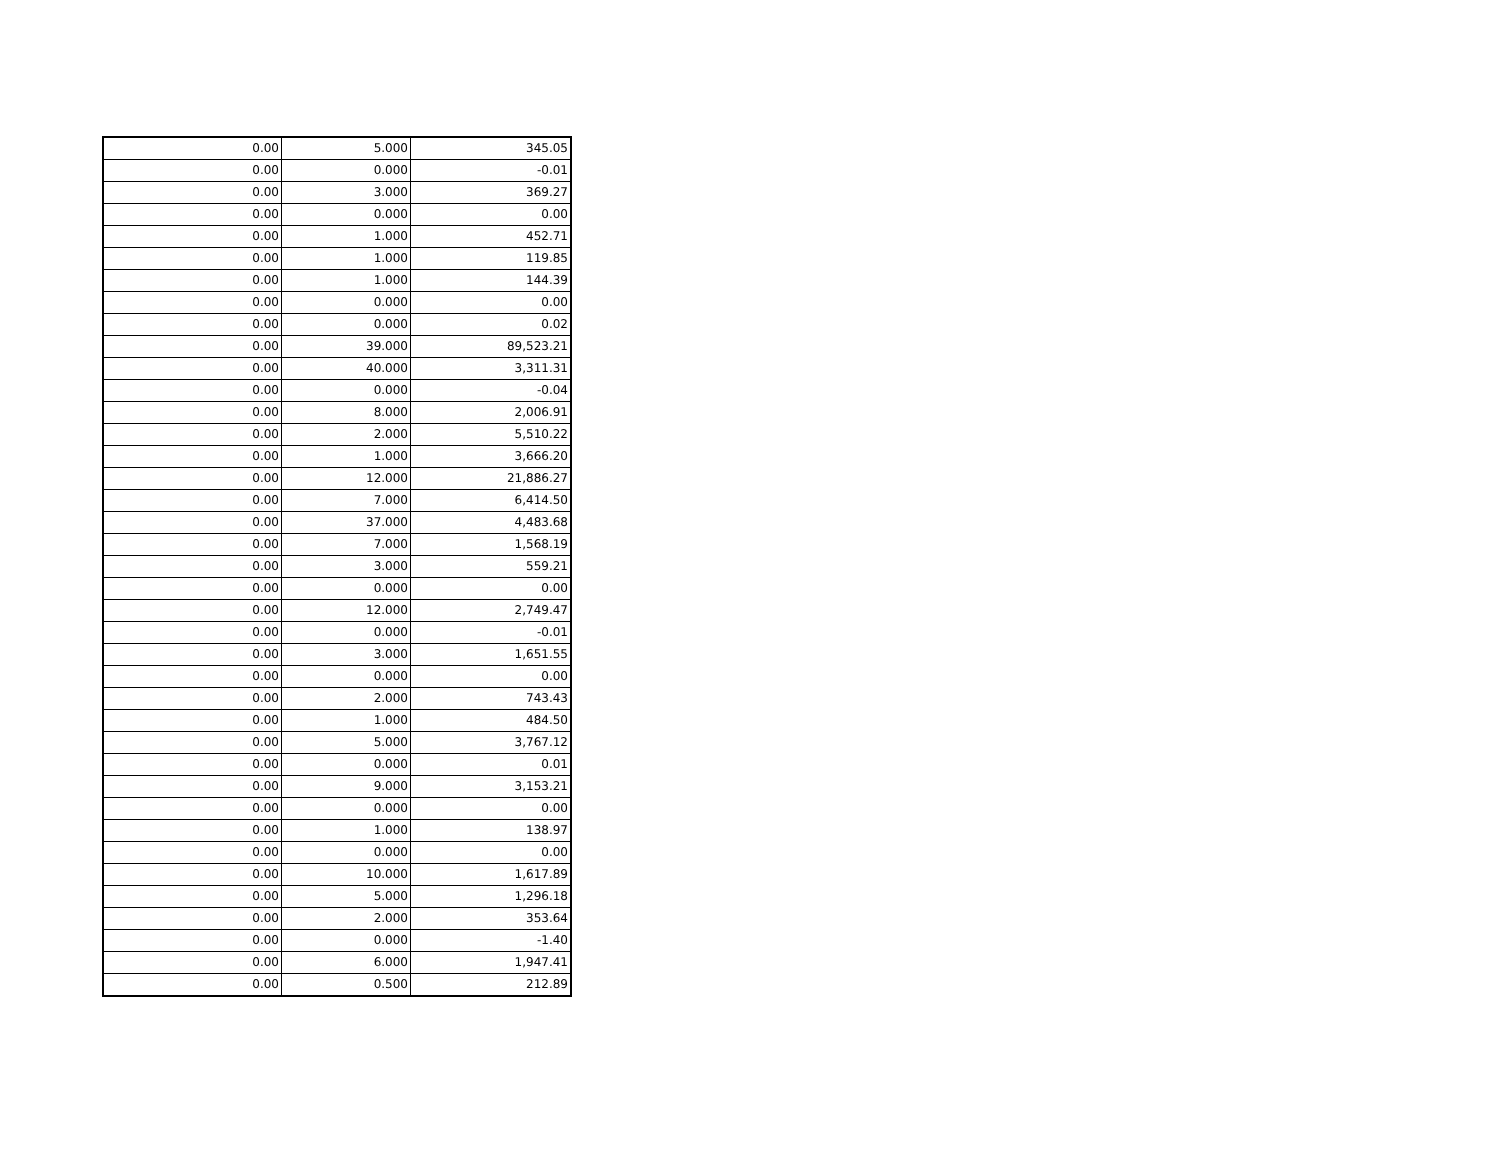| 0.00 | 5.000 | 345.05 |
| 0.00 | 0.000 | -0.01 |
| 0.00 | 3.000 | 369.27 |
| 0.00 | 0.000 | 0.00 |
| 0.00 | 1.000 | 452.71 |
| 0.00 | 1.000 | 119.85 |
| 0.00 | 1.000 | 144.39 |
| 0.00 | 0.000 | 0.00 |
| 0.00 | 0.000 | 0.02 |
| 0.00 | 39.000 | 89,523.21 |
| 0.00 | 40.000 | 3,311.31 |
| 0.00 | 0.000 | -0.04 |
| 0.00 | 8.000 | 2,006.91 |
| 0.00 | 2.000 | 5,510.22 |
| 0.00 | 1.000 | 3,666.20 |
| 0.00 | 12.000 | 21,886.27 |
| 0.00 | 7.000 | 6,414.50 |
| 0.00 | 37.000 | 4,483.68 |
| 0.00 | 7.000 | 1,568.19 |
| 0.00 | 3.000 | 559.21 |
| 0.00 | 0.000 | 0.00 |
| 0.00 | 12.000 | 2,749.47 |
| 0.00 | 0.000 | -0.01 |
| 0.00 | 3.000 | 1,651.55 |
| 0.00 | 0.000 | 0.00 |
| 0.00 | 2.000 | 743.43 |
| 0.00 | 1.000 | 484.50 |
| 0.00 | 5.000 | 3,767.12 |
| 0.00 | 0.000 | 0.01 |
| 0.00 | 9.000 | 3,153.21 |
| 0.00 | 0.000 | 0.00 |
| 0.00 | 1.000 | 138.97 |
| 0.00 | 0.000 | 0.00 |
| 0.00 | 10.000 | 1,617.89 |
| 0.00 | 5.000 | 1,296.18 |
| 0.00 | 2.000 | 353.64 |
| 0.00 | 0.000 | -1.40 |
| 0.00 | 6.000 | 1,947.41 |
| 0.00 | 0.500 | 212.89 |